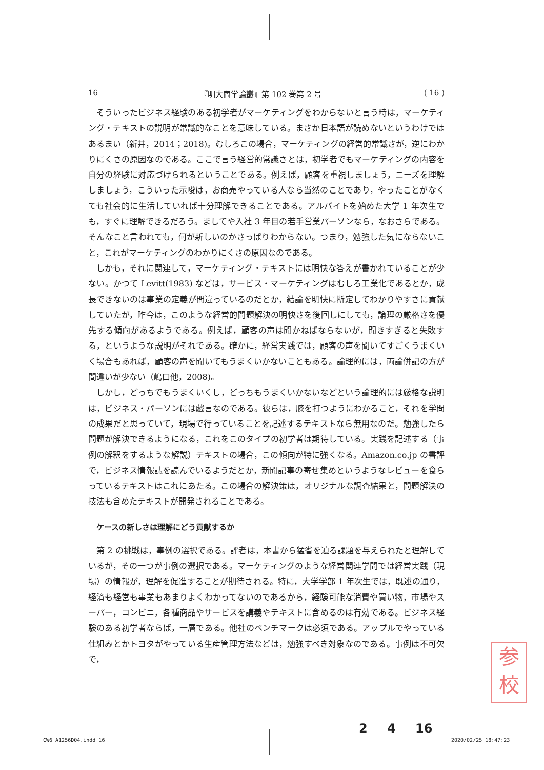16 『明大商学論叢』第 102 巻第 2 号 ( 16 )
そういったビジネス経験のある初学者がマーケティングをわからないと言う時は，マーケティング・テキストの説明が常識的なことを意味している。まさか日本語が読めないというわけではあるまい（新井，2014；2018)。むしろこの場合，マーケティングの経営的常識さが，逆にわかりにくさの原因なのである。ここで言う経営的常識さとは，初学者でもマーケティングの内容を自分の経験に対応づけられるということである。例えば，顧客を重視しましょう，ニーズを理解しましょう，こういった示唆は，お商売やっている人なら当然のことであり，やったことがなくても社会的に生活していれば十分理解できることである。アルバイトを始めた大学 1 年次生でも，すぐに理解できるだろう。ましてや入社 3 年目の若手営業パーソンなら，なおさらである。そんなこと言われても，何が新しいのかさっぱりわからない。つまり，勉強した気にならないこと，これがマーケティングのわかりにくさの原因なのである。
しかも，それに関連して，マーケティング・テキストには明快な答えが書かれていることが少ない。かつて Levitt(1983) などは，サービス・マーケティングはむしろ工業化であるとか，成長できないのは事業の定義が間違っているのだとか，結論を明快に断定してわかりやすさに貢献していたが，昨今は，このような経営的問題解決の明快さを後回しにしても，論理の厳格さを優先する傾向があるようである。例えば，顧客の声は聞かねばならないが，聞きすぎると失敗する，というような説明がそれである。確かに，経営実践では，顧客の声を聞いてすごくうまくいく場合もあれば，顧客の声を聞いてもうまくいかないこともある。論理的には，両論併記の方が間違いが少ない（嶋口他，2008)。
しかし，どっちでもうまくいくし，どっちもうまくいかないなどという論理的には厳格な説明は，ビジネス・パーソンには戯言なのである。彼らは，膝を打つようにわかること，それを学問の成果だと思っていて，現場で行っていることを記述するテキストなら無用なのだ。勉強したら問題が解決できるようになる，これをこのタイプの初学者は期待している。実践を記述する（事例の解釈をするような解説）テキストの場合，この傾向が特に強くなる。Amazon.co.jp の書評で，ビジネス情報誌を読んでいるようだとか，新聞記事の寄せ集めというようなレビューを食らっているテキストはこれにあたる。この場合の解決策は，オリジナルな調査結果と，問題解決の技法も含めたテキストが開発されることである。
ケースの新しさは理解にどう貢献するか
第 2 の挑戦は，事例の選択である。評者は，本書から猛省を迫る課題を与えられたと理解しているが，その一つが事例の選択である。マーケティングのような経営関連学問では経営実践（現場）の情報が，理解を促進することが期待される。特に，大学学部 1 年次生では，既述の通り，経済も経営も事業もあまりよくわかってないのであるから，経験可能な消費や買い物，市場やスーパー，コンビニ，各種商品やサービスを講義やテキストに含めるのは有効である。ビジネス経験のある初学者ならば，一層である。他社のベンチマークは必須である。アップルでやっている仕組みとかトヨタがやっている生産管理方法などは，勉強すべき対象なのである。事例は不可欠で，
参
校
2 4 16
CW6_A1256D04.indd 16 2020/02/25 18:47:23